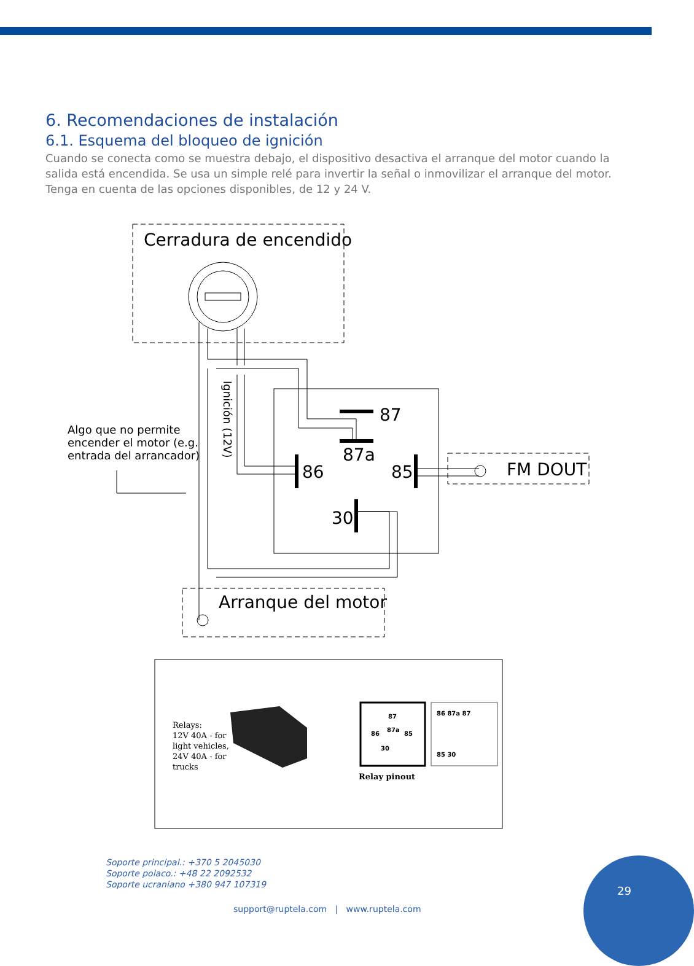6. Recomendaciones de instalación
6.1. Esquema del bloqueo de ignición
Cuando se conecta como se muestra debajo, el dispositivo desactiva el arranque del motor cuando la salida está encendida. Se usa un simple relé para invertir la señal o inmovilizar el arranque del motor. Tenga en cuenta de las opciones disponibles, de 12 y 24 V.
Cerradura de encendido
Arranque del motor
FM DOUT
87
87a
86
85
30
Algo que no permite
encender el motor (e.g.
entrada del arrancador)
Ignición (12V)
Relays:
12V 40A - for
light vehicles,
24V 40A - for
trucks
Relay pinout
87
87a
86
85
30
86 87a 87
85 30
Soporte principal.: +370 5 2045030
Soporte polaco.: +48 22 2092532
Soporte ucraniano +380 947 107319
support@ruptela.com | www.ruptela.com
29